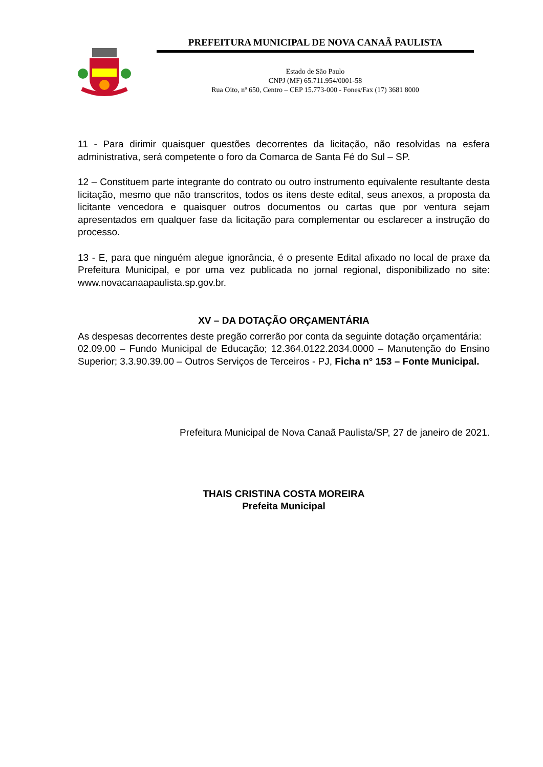PREFEITURA MUNICIPAL DE NOVA CANAÃ PAULISTA
Estado de São Paulo
CNPJ (MF) 65.711.954/0001-58
Rua Oito, nº 650, Centro – CEP 15.773-000 - Fones/Fax (17) 3681 8000
11 - Para dirimir quaisquer questões decorrentes da licitação, não resolvidas na esfera administrativa, será competente o foro da Comarca de Santa Fé do Sul – SP.
12 – Constituem parte integrante do contrato ou outro instrumento equivalente resultante desta licitação, mesmo que não transcritos, todos os itens deste edital, seus anexos, a proposta da licitante vencedora e quaisquer outros documentos ou cartas que por ventura sejam apresentados em qualquer fase da licitação para complementar ou esclarecer a instrução do processo.
13 - E, para que ninguém alegue ignorância, é o presente Edital afixado no local de praxe da Prefeitura Municipal, e por uma vez publicada no jornal regional, disponibilizado no site: www.novacanaapaulista.sp.gov.br.
XV – DA DOTAÇÃO ORÇAMENTÁRIA
As despesas decorrentes deste pregão correrão por conta da seguinte dotação orçamentária:
02.09.00 – Fundo Municipal de Educação; 12.364.0122.2034.0000 – Manutenção do Ensino Superior; 3.3.90.39.00 – Outros Serviços de Terceiros - PJ, Ficha n° 153 – Fonte Municipal.
Prefeitura Municipal de Nova Canaã Paulista/SP, 27 de janeiro de 2021.
THAIS CRISTINA COSTA MOREIRA
Prefeita Municipal